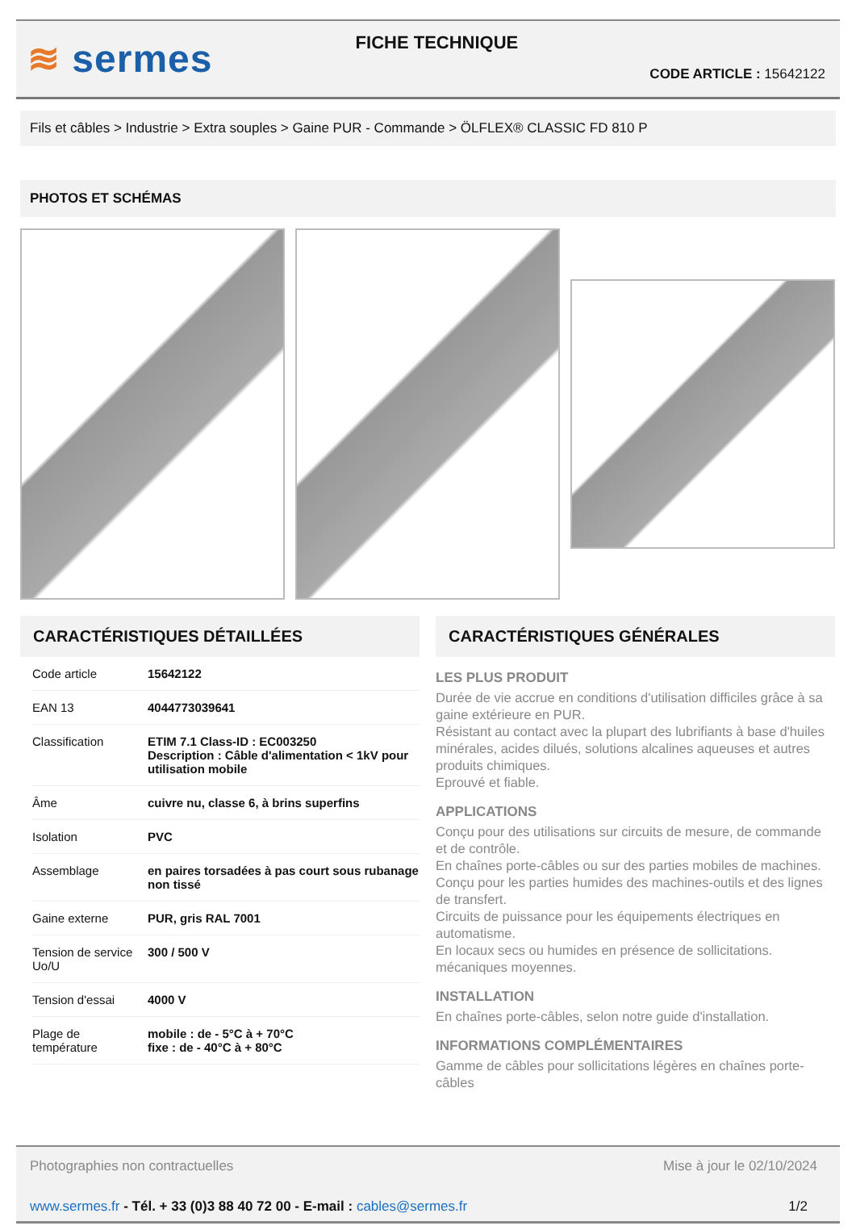≋ sermes
FICHE TECHNIQUE
CODE ARTICLE : 15642122
Fils et câbles > Industrie > Extra souples > Gaine PUR - Commande > ÖLFLEX® CLASSIC FD 810 P
PHOTOS ET SCHÉMAS
CARACTÉRISTIQUES DÉTAILLÉES
| Code article | 15642122 |
| EAN 13 | 4044773039641 |
| Classification | ETIM 7.1 Class-ID : EC003250 Description : Câble d'alimentation < 1kV pour utilisation mobile |
| Âme | cuivre nu, classe 6, à brins superfins |
| Isolation | PVC |
| Assemblage | en paires torsadées à pas court sous rubanage non tissé |
| Gaine externe | PUR, gris RAL 7001 |
| Tension de service Uo/U | 300 / 500 V |
| Tension d'essai | 4000 V |
| Plage de température | mobile : de - 5°C à + 70°C fixe : de - 40°C à + 80°C |
CARACTÉRISTIQUES GÉNÉRALES
LES PLUS PRODUIT
Durée de vie accrue en conditions d'utilisation difficiles grâce à sa gaine extérieure en PUR.
Résistant au contact avec la plupart des lubrifiants à base d'huiles minérales, acides dilués, solutions alcalines aqueuses et autres produits chimiques.
Eprouvé et fiable.
APPLICATIONS
Conçu pour des utilisations sur circuits de mesure, de commande et de contrôle.
En chaînes porte-câbles ou sur des parties mobiles de machines.
Conçu pour les parties humides des machines-outils et des lignes de transfert.
Circuits de puissance pour les équipements électriques en automatisme.
En locaux secs ou humides en présence de sollicitations. mécaniques moyennes.
INSTALLATION
En chaînes porte-câbles, selon notre guide d'installation.
INFORMATIONS COMPLÉMENTAIRES
Gamme de câbles pour sollicitations légères en chaînes porte-câbles
Photographies non contractuelles Mise à jour le 02/10/2024
www.sermes.fr - Tél. + 33 (0)3 88 40 72 00 - E-mail : cables@sermes.fr 1/2